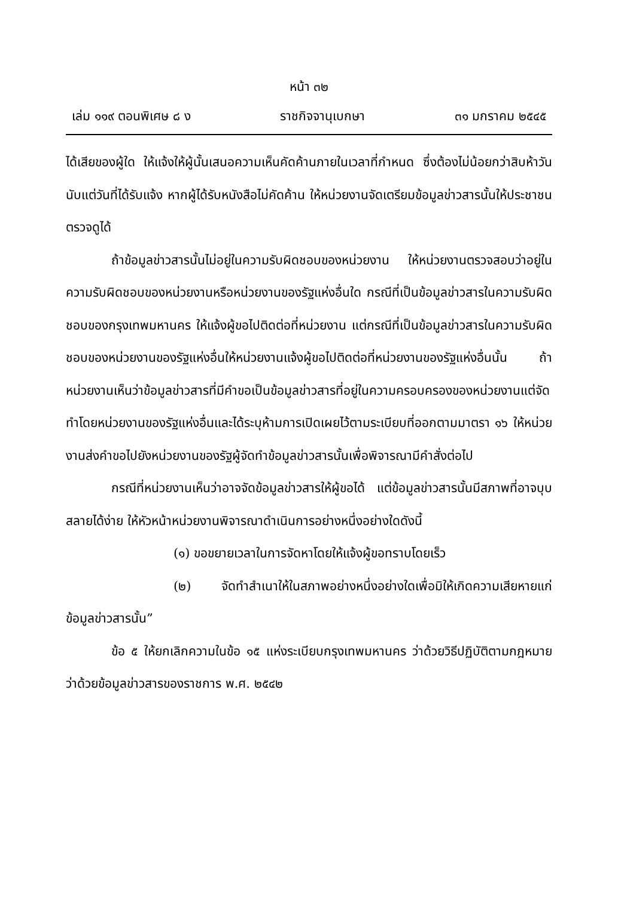หน้า ๓๒
เล่ม ๑๑๙ ตอนพิเศษ ๘ ง ราชกิจจานุเบกษา ๓๑ มกราคม ๒๕๔๕
ได้เสียของผู้ใด ให้แจ้งให้ผู้นั้นเสนอความเห็นคัดค้านภายในเวลาที่กำหนด ซึ่งต้องไม่น้อยกว่าสิบห้าวันนับแต่วันที่ได้รับแจ้ง หากผู้ได้รับหนังสือไม่คัดค้าน ให้หน่วยงานจัดเตรียมข้อมูลข่าวสารนั้นให้ประชาชนตรวจดูได้
ถ้าข้อมูลข่าวสารนั้นไม่อยู่ในความรับผิดชอบของหน่วยงาน ให้หน่วยงานตรวจสอบว่าอยู่ในความรับผิดชอบของหน่วยงานหรือหน่วยงานของรัฐแห่งอื่นใด กรณีที่เป็นข้อมูลข่าวสารในความรับผิดชอบของกรุงเทพมหานคร ให้แจ้งผู้ขอไปติดต่อที่หน่วยงาน แต่กรณีที่เป็นข้อมูลข่าวสารในความรับผิดชอบของหน่วยงานของรัฐแห่งอื่นให้หน่วยงานแจ้งผู้ขอไปติดต่อที่หน่วยงานของรัฐแห่งอื่นนั้น ถ้าหน่วยงานเห็นว่าข้อมูลข่าวสารที่มีคำขอเป็นข้อมูลข่าวสารที่อยู่ในความครอบครองของหน่วยงานแต่จัดทำโดยหน่วยงานของรัฐแห่งอื่นและได้ระบุห้ามการเปิดเผยไว้ตามระเบียบที่ออกตามมาตรา ๑๖ ให้หน่วยงานส่งคำขอไปยังหน่วยงานของรัฐผู้จัดทำข้อมูลข่าวสารนั้นเพื่อพิจารณามีคำสั่งต่อไป
กรณีที่หน่วยงานเห็นว่าอาจจัดข้อมูลข่าวสารให้ผู้ขอได้ แต่ข้อมูลข่าวสารนั้นมีสภาพที่อาจบุบสลายได้ง่าย ให้หัวหน้าหน่วยงานพิจารณาดำเนินการอย่างหนึ่งอย่างใดดังนี้
(๑) ขอขยายเวลาในการจัดหาโดยให้แจ้งผู้ขอทราบโดยเร็ว
(๒) จัดทำสำเนาให้ในสภาพอย่างหนึ่งอย่างใดเพื่อมิให้เกิดความเสียหายแก่ข้อมูลข่าวสารนั้น”
ข้อ ๕ ให้ยกเลิกความในข้อ ๑๕ แห่งระเบียบกรุงเทพมหานคร ว่าด้วยวิธีปฏิบัติตามกฎหมายว่าด้วยข้อมูลข่าวสารของราชการ พ.ศ. ๒๕๔๒